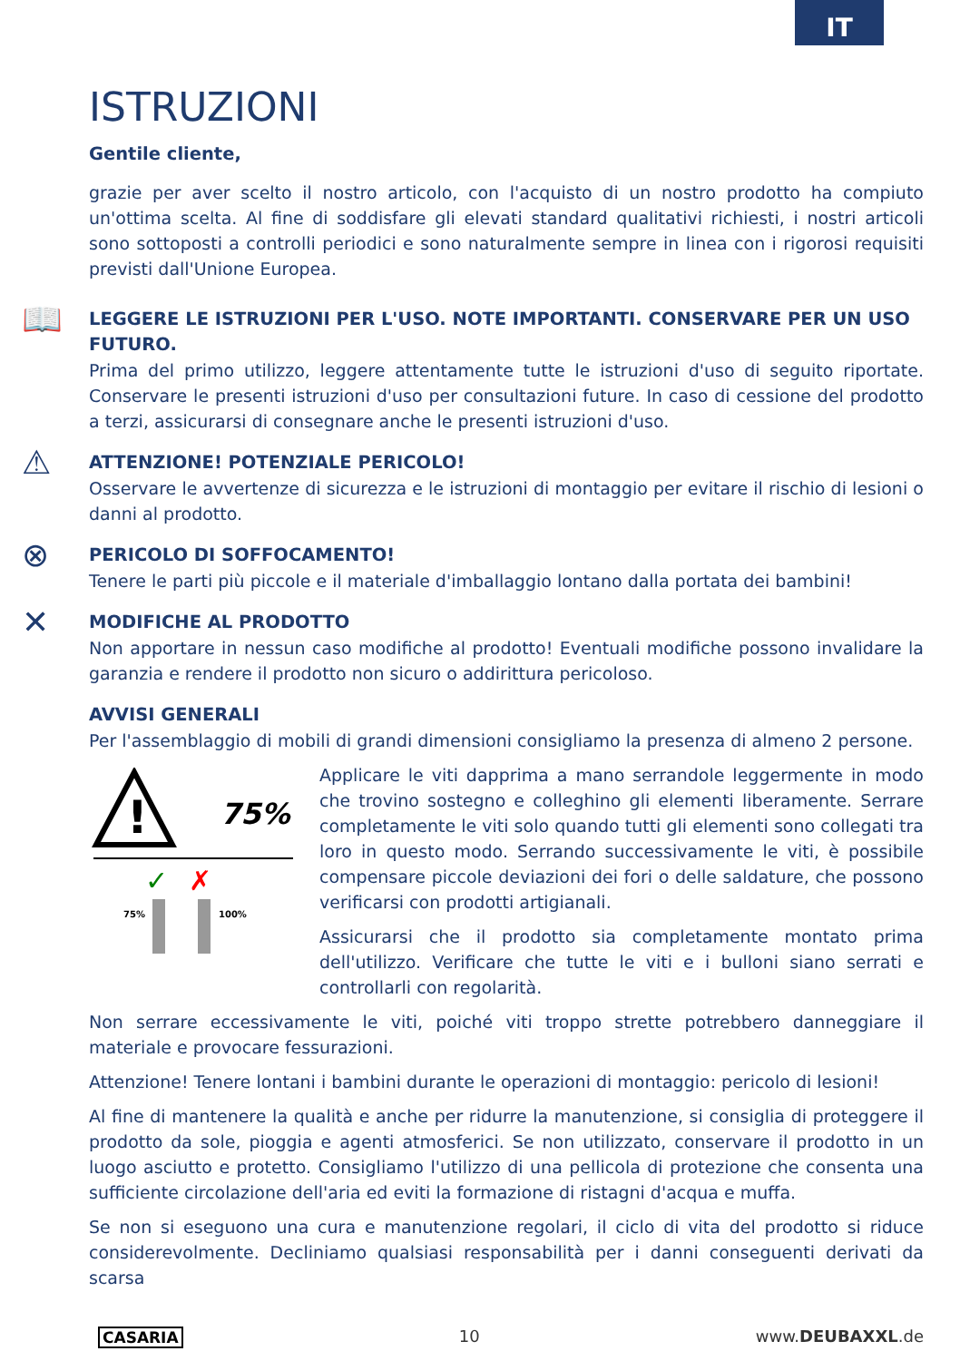IT
ISTRUZIONI
Gentile cliente,
grazie per aver scelto il nostro articolo, con l'acquisto di un nostro prodotto ha compiuto un'ottima scelta. Al fine di soddisfare gli elevati standard qualitativi richiesti, i nostri articoli sono sottoposti a controlli periodici e sono naturalmente sempre in linea con i rigorosi requisiti previsti dall'Unione Europea.
📖
LEGGERE LE ISTRUZIONI PER L'USO. NOTE IMPORTANTI. CONSERVARE PER UN USO FUTURO.
Prima del primo utilizzo, leggere attentamente tutte le istruzioni d'uso di seguito riportate. Conservare le presenti istruzioni d'uso per consultazioni future. In caso di cessione del prodotto a terzi, assicurarsi di consegnare anche le presenti istruzioni d'uso.
⚠
ATTENZIONE! POTENZIALE PERICOLO!
Osservare le avvertenze di sicurezza e le istruzioni di montaggio per evitare il rischio di lesioni o danni al prodotto.
⊗
PERICOLO DI SOFFOCAMENTO!
Tenere le parti più piccole e il materiale d'imballaggio lontano dalla portata dei bambini!
✕
MODIFICHE AL PRODOTTO
Non apportare in nessun caso modifiche al prodotto! Eventuali modifiche possono invalidare la garanzia e rendere il prodotto non sicuro o addirittura pericoloso.
AVVISI GENERALI
Per l'assemblaggio di mobili di grandi dimensioni consigliamo la presenza di almeno 2 persone.
!
75%
75%
100%
✓
✗
Applicare le viti dapprima a mano serrandole leggermente in modo che trovino sostegno e colleghino gli elementi liberamente. Serrare completamente le viti solo quando tutti gli elementi sono collegati tra loro in questo modo. Serrando successivamente le viti, è possibile compensare piccole deviazioni dei fori o delle saldature, che possono verificarsi con prodotti artigianali.
Assicurarsi che il prodotto sia completamente montato prima dell'utilizzo. Verificare che tutte le viti e i bulloni siano serrati e controllarli con regolarità.
Non serrare eccessivamente le viti, poiché viti troppo strette potrebbero danneggiare il materiale e provocare fessurazioni.
Attenzione! Tenere lontani i bambini durante le operazioni di montaggio: pericolo di lesioni!
Al fine di mantenere la qualità e anche per ridurre la manutenzione, si consiglia di proteggere il prodotto da sole, pioggia e agenti atmosferici. Se non utilizzato, conservare il prodotto in un luogo asciutto e protetto. Consigliamo l'utilizzo di una pellicola di protezione che consenta una sufficiente circolazione dell'aria ed eviti la formazione di ristagni d'acqua e muffa.
Se non si eseguono una cura e manutenzione regolari, il ciclo di vita del prodotto si riduce considerevolmente. Decliniamo qualsiasi responsabilità per i danni conseguenti derivati da scarsa
CASARIA 10 www.DEUBAXXL.de